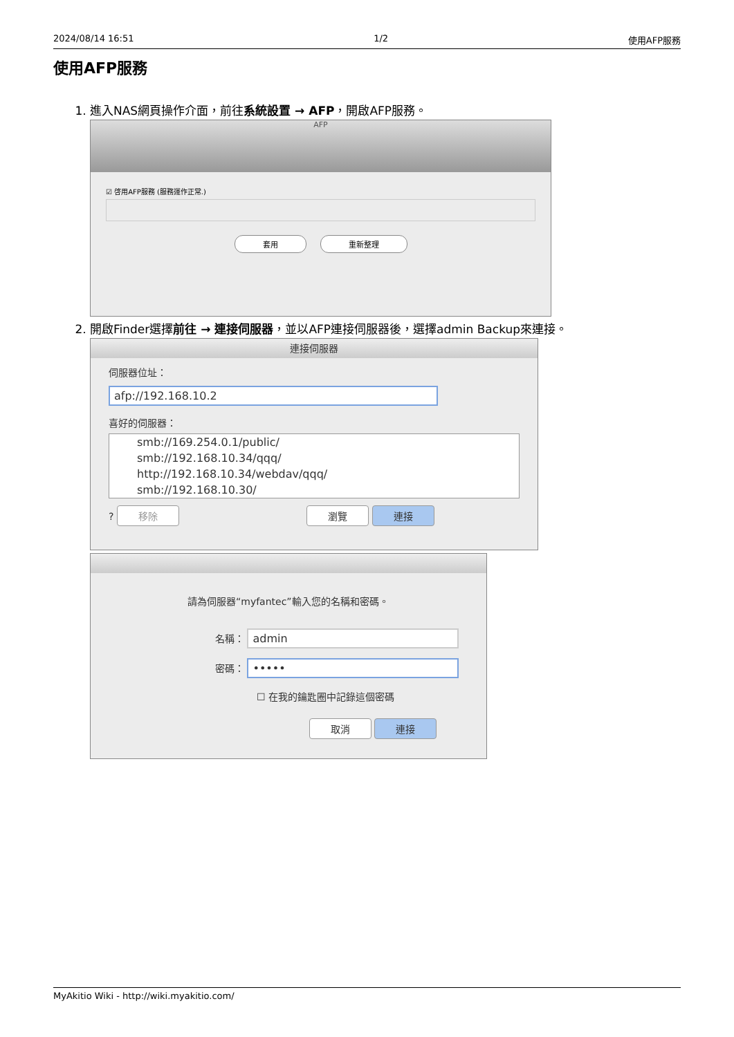2024/08/14 16:51 1/2 使用AFP服務
使用AFP服務
1. 進入NAS網頁操作介面，前往系統設置 → AFP，開啟AFP服務。
AFP
☑ 啓用AFP服務 (服務運作正常.)
套用 重新整理
2. 開啟Finder選擇前往 → 連接伺服器，並以AFP連接伺服器後，選擇admin Backup來連接。
連接伺服器
伺服器位址：
afp://192.168.10.2
喜好的伺服器：
smb://169.254.0.1/public/
smb://192.168.10.34/qqq/
http://192.168.10.34/webdav/qqq/
smb://192.168.10.30/
? 移除 瀏覽 連接
請為伺服器“myfantec”輸入您的名稱和密碼。
名稱： admin
密碼： •••••
☐ 在我的鑰匙圈中記錄這個密碼
取消 連接
MyAkitio Wiki - http://wiki.myakitio.com/